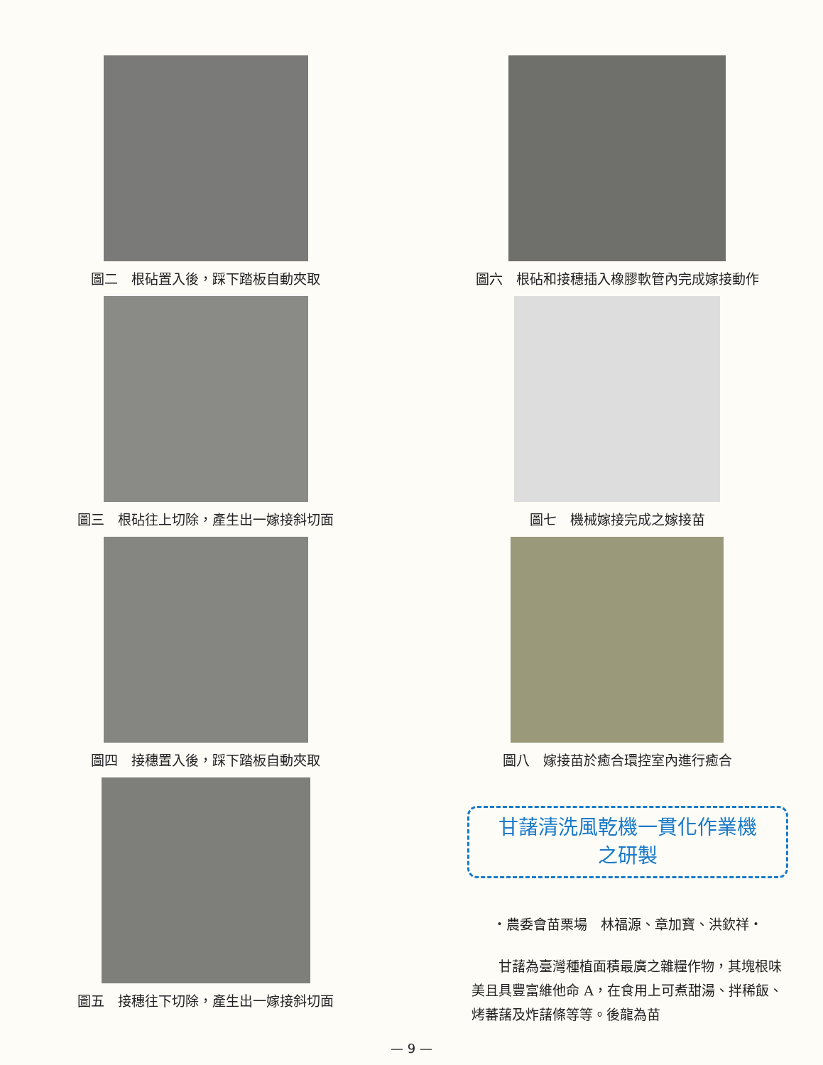圖二　根砧置入後，踩下踏板自動夾取
圖三　根砧往上切除，產生出一嫁接斜切面
圖四　接穗置入後，踩下踏板自動夾取
圖五　接穗往下切除，產生出一嫁接斜切面
圖六　根砧和接穗插入橡膠軟管內完成嫁接動作
圖七　機械嫁接完成之嫁接苗
圖八　嫁接苗於癒合環控室內進行癒合
甘藷清洗風乾機一貫化作業機
之研製
‧農委會苗栗場　林福源、章加寶、洪欽祥‧
　　甘藷為臺灣種植面積最廣之雜糧作物，其塊根味美且具豐富維他命 A，在食用上可煮甜湯、拌稀飯、烤蕃藷及炸藷條等等。後龍為苗
— 9 —